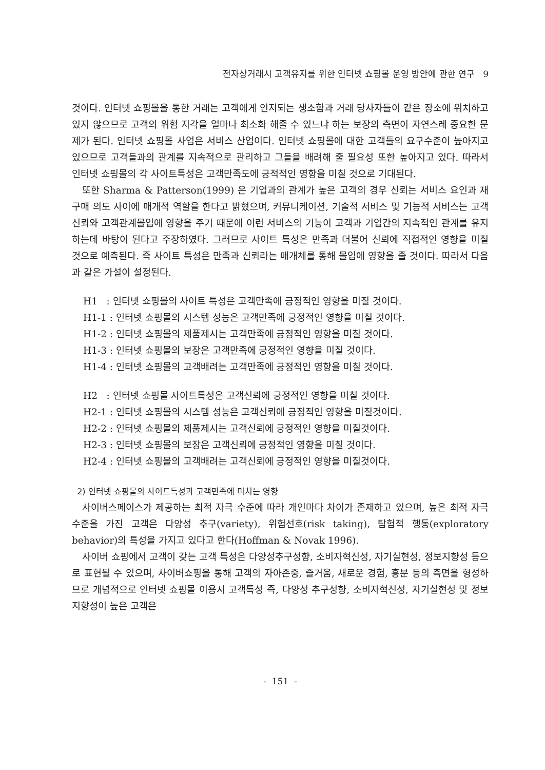전자상거래시 고객유지를 위한 인터넷 쇼핑몰 운영 방안에 관한 연구 9
것이다. 인터넷 쇼핑몰을 통한 거래는 고객에게 인지되는 생소함과 거래 당사자들이 같은 장소에 위치하고 있지 않으므로 고객의 위험 지각을 얼마나 최소화 해줄 수 있느냐 하는 보장의 측면이 자연스레 중요한 문제가 된다. 인터넷 쇼핑몰 사업은 서비스 산업이다. 인터넷 쇼핑몰에 대한 고객들의 요구수준이 높아지고 있으므로 고객들과의 관계를 지속적으로 관리하고 그들을 배려해 줄 필요성 또한 높아지고 있다. 따라서 인터넷 쇼핑몰의 각 사이트특성은 고객만족도에 긍적적인 영향을 미칠 것으로 기대된다.
또한 Sharma & Patterson(1999) 은 기업과의 관계가 높은 고객의 경우 신뢰는 서비스 요인과 재구매 의도 사이에 매개적 역할을 한다고 밝혔으며, 커뮤니케이션, 기술적 서비스 및 기능적 서비스는 고객신뢰와 고객관계몰입에 영향을 주기 때문에 이런 서비스의 기능이 고객과 기업간의 지속적인 관계를 유지하는데 바탕이 된다고 주장하였다. 그러므로 사이트 특성은 만족과 더불어 신뢰에 직접적인 영향을 미칠 것으로 예측된다. 즉 사이트 특성은 만족과 신뢰라는 매개체를 통해 몰입에 영향을 줄 것이다. 따라서 다음과 같은 가설이 설정된다.
H1 : 인터넷 쇼핑몰의 사이트 특성은 고객만족에 긍정적인 영향을 미칠 것이다.
H1-1 : 인터넷 쇼핑몰의 시스템 성능은 고객만족에 긍정적인 영향을 미칠 것이다.
H1-2 : 인터넷 쇼핑몰의 제품제시는 고객만족에 긍정적인 영향을 미칠 것이다.
H1-3 : 인터넷 쇼핑몰의 보장은 고객만족에 긍정적인 영향을 미칠 것이다.
H1-4 : 인터넷 쇼핑몰의 고객배려는 고객만족에 긍정적인 영향을 미칠 것이다.
H2 : 인터넷 쇼핑몰 사이트특성은 고객신뢰에 긍정적인 영향을 미칠 것이다.
H2-1 : 인터넷 쇼핑몰의 시스템 성능은 고객신뢰에 긍정적인 영향을 미칠것이다.
H2-2 : 인터넷 쇼핑몰의 제품제시는 고객신뢰에 긍정적인 영향을 미칠것이다.
H2-3 : 인터넷 쇼핑몰의 보장은 고객신뢰에 긍정적인 영향을 미칠 것이다.
H2-4 : 인터넷 쇼핑몰의 고객배려는 고객신뢰에 긍정적인 영향을 미칠것이다.
2) 인터넷 쇼핑몰의 사이트특성과 고객만족에 미치는 영향
사이버스페이스가 제공하는 최적 자극 수준에 따라 개인마다 차이가 존재하고 있으며, 높은 최적 자극 수준을 가진 고객은 다양성 추구(variety), 위험선호(risk taking), 탐험적 행동(exploratory behavior)의 특성을 가지고 있다고 한다(Hoffman & Novak 1996).
사이버 쇼핑에서 고객이 갖는 고객 특성은 다양성추구성향, 소비자혁신성, 자기실현성, 정보지향성 등으로 표현될 수 있으며, 사이버쇼핑을 통해 고객의 자아존중, 즐거움, 새로운 경험, 흥분 등의 측면을 형성하므로 개념적으로 인터넷 쇼핑몰 이용시 고객특성 즉, 다양성 추구성향, 소비자혁신성, 자기실현성 및 정보지향성이 높은 고객은
- 151 -